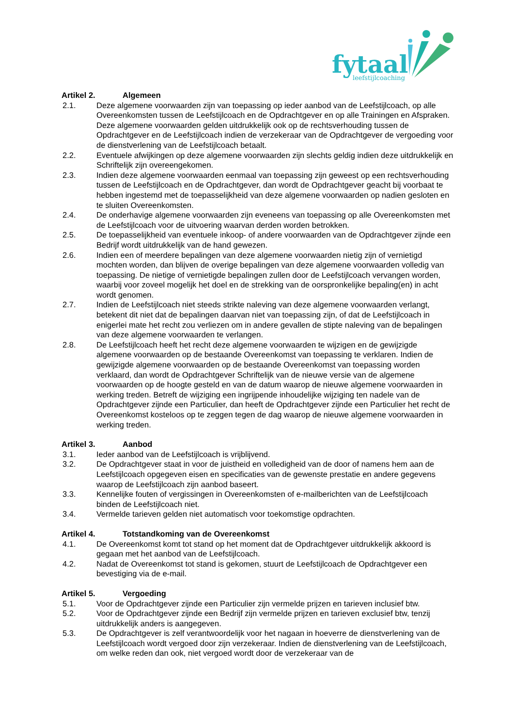fytaal
leefstijlcoaching
Artikel 2. Algemeen
2.1. Deze algemene voorwaarden zijn van toepassing op ieder aanbod van de Leefstijlcoach, op alle Overeenkomsten tussen de Leefstijlcoach en de Opdrachtgever en op alle Trainingen en Afspraken. Deze algemene voorwaarden gelden uitdrukkelijk ook op de rechtsverhouding tussen de Opdrachtgever en de Leefstijlcoach indien de verzekeraar van de Opdrachtgever de vergoeding voor de dienstverlening van de Leefstijlcoach betaalt.
2.2. Eventuele afwijkingen op deze algemene voorwaarden zijn slechts geldig indien deze uitdrukkelijk en Schriftelijk zijn overeengekomen.
2.3. Indien deze algemene voorwaarden eenmaal van toepassing zijn geweest op een rechtsverhouding tussen de Leefstijlcoach en de Opdrachtgever, dan wordt de Opdrachtgever geacht bij voorbaat te hebben ingestemd met de toepasselijkheid van deze algemene voorwaarden op nadien gesloten en te sluiten Overeenkomsten.
2.4. De onderhavige algemene voorwaarden zijn eveneens van toepassing op alle Overeenkomsten met de Leefstijlcoach voor de uitvoering waarvan derden worden betrokken.
2.5. De toepasselijkheid van eventuele inkoop- of andere voorwaarden van de Opdrachtgever zijnde een Bedrijf wordt uitdrukkelijk van de hand gewezen.
2.6. Indien een of meerdere bepalingen van deze algemene voorwaarden nietig zijn of vernietigd mochten worden, dan blijven de overige bepalingen van deze algemene voorwaarden volledig van toepassing. De nietige of vernietigde bepalingen zullen door de Leefstijlcoach vervangen worden, waarbij voor zoveel mogelijk het doel en de strekking van de oorspronkelijke bepaling(en) in acht wordt genomen.
2.7. Indien de Leefstijlcoach niet steeds strikte naleving van deze algemene voorwaarden verlangt, betekent dit niet dat de bepalingen daarvan niet van toepassing zijn, of dat de Leefstijlcoach in enigerlei mate het recht zou verliezen om in andere gevallen de stipte naleving van de bepalingen van deze algemene voorwaarden te verlangen.
2.8. De Leefstijlcoach heeft het recht deze algemene voorwaarden te wijzigen en de gewijzigde algemene voorwaarden op de bestaande Overeenkomst van toepassing te verklaren. Indien de gewijzigde algemene voorwaarden op de bestaande Overeenkomst van toepassing worden verklaard, dan wordt de Opdrachtgever Schriftelijk van de nieuwe versie van de algemene voorwaarden op de hoogte gesteld en van de datum waarop de nieuwe algemene voorwaarden in werking treden. Betreft de wijziging een ingrijpende inhoudelijke wijziging ten nadele van de Opdrachtgever zijnde een Particulier, dan heeft de Opdrachtgever zijnde een Particulier het recht de Overeenkomst kosteloos op te zeggen tegen de dag waarop de nieuwe algemene voorwaarden in werking treden.
Artikel 3. Aanbod
3.1. Ieder aanbod van de Leefstijlcoach is vrijblijvend.
3.2. De Opdrachtgever staat in voor de juistheid en volledigheid van de door of namens hem aan de Leefstijlcoach opgegeven eisen en specificaties van de gewenste prestatie en andere gegevens waarop de Leefstijlcoach zijn aanbod baseert.
3.3. Kennelijke fouten of vergissingen in Overeenkomsten of e-mailberichten van de Leefstijlcoach binden de Leefstijlcoach niet.
3.4. Vermelde tarieven gelden niet automatisch voor toekomstige opdrachten.
Artikel 4. Totstandkoming van de Overeenkomst
4.1. De Overeenkomst komt tot stand op het moment dat de Opdrachtgever uitdrukkelijk akkoord is gegaan met het aanbod van de Leefstijlcoach.
4.2. Nadat de Overeenkomst tot stand is gekomen, stuurt de Leefstijlcoach de Opdrachtgever een bevestiging via de e-mail.
Artikel 5. Vergoeding
5.1. Voor de Opdrachtgever zijnde een Particulier zijn vermelde prijzen en tarieven inclusief btw.
5.2. Voor de Opdrachtgever zijnde een Bedrijf zijn vermelde prijzen en tarieven exclusief btw, tenzij uitdrukkelijk anders is aangegeven.
5.3. De Opdrachtgever is zelf verantwoordelijk voor het nagaan in hoeverre de dienstverlening van de Leefstijlcoach wordt vergoed door zijn verzekeraar. Indien de dienstverlening van de Leefstijlcoach, om welke reden dan ook, niet vergoed wordt door de verzekeraar van de